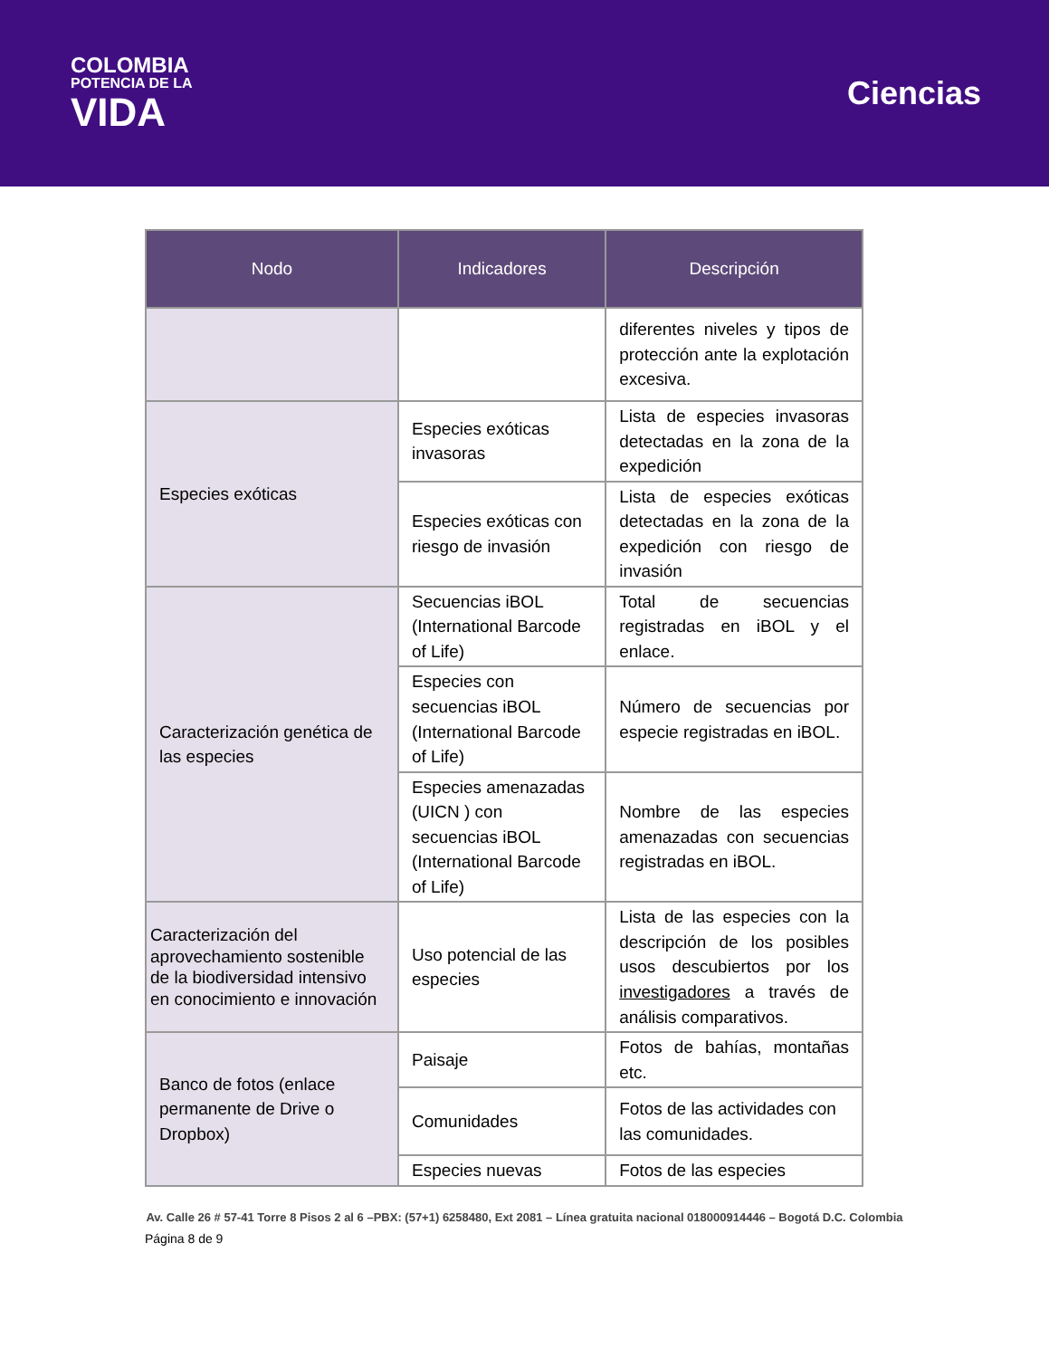COLOMBIA
POTENCIA DE LA
VIDA
Ciencias
| Nodo | Indicadores | Descripción |
| --- | --- | --- |
| | | diferentes niveles y tipos de protección ante la explotación excesiva. |
| Especies exóticas | Especies exóticas invasoras | Lista de especies invasoras detectadas en la zona de la expedición |
| | Especies exóticas con riesgo de invasión | Lista de especies exóticas detectadas en la zona de la expedición con riesgo de invasión |
| Caracterización genética de las especies | Secuencias iBOL (International Barcode of Life) | Total de secuencias registradas en iBOL y el enlace. |
| | Especies con secuencias iBOL (International Barcode of Life) | Número de secuencias por especie registradas en iBOL. |
| | Especies amenazadas (UICN ) con secuencias iBOL (International Barcode of Life) | Nombre de las especies amenazadas con secuencias registradas en iBOL. |
| Caracterización del aprovechamiento sostenible de la biodiversidad intensivo en conocimiento e innovación | Uso potencial de las especies | Lista de las especies con la descripción de los posibles usos descubiertos por los investigadores a través de análisis comparativos. |
| Banco de fotos (enlace permanente de Drive o Dropbox) | Paisaje | Fotos de bahías, montañas etc. |
| | Comunidades | Fotos de las actividades con las comunidades. |
| | Especies nuevas | Fotos de las especies |
Av. Calle 26 # 57-41 Torre 8 Pisos 2 al 6 –PBX: (57+1) 6258480, Ext 2081 – Línea gratuita nacional 018000914446 – Bogotá D.C. Colombia
Página 8 de 9